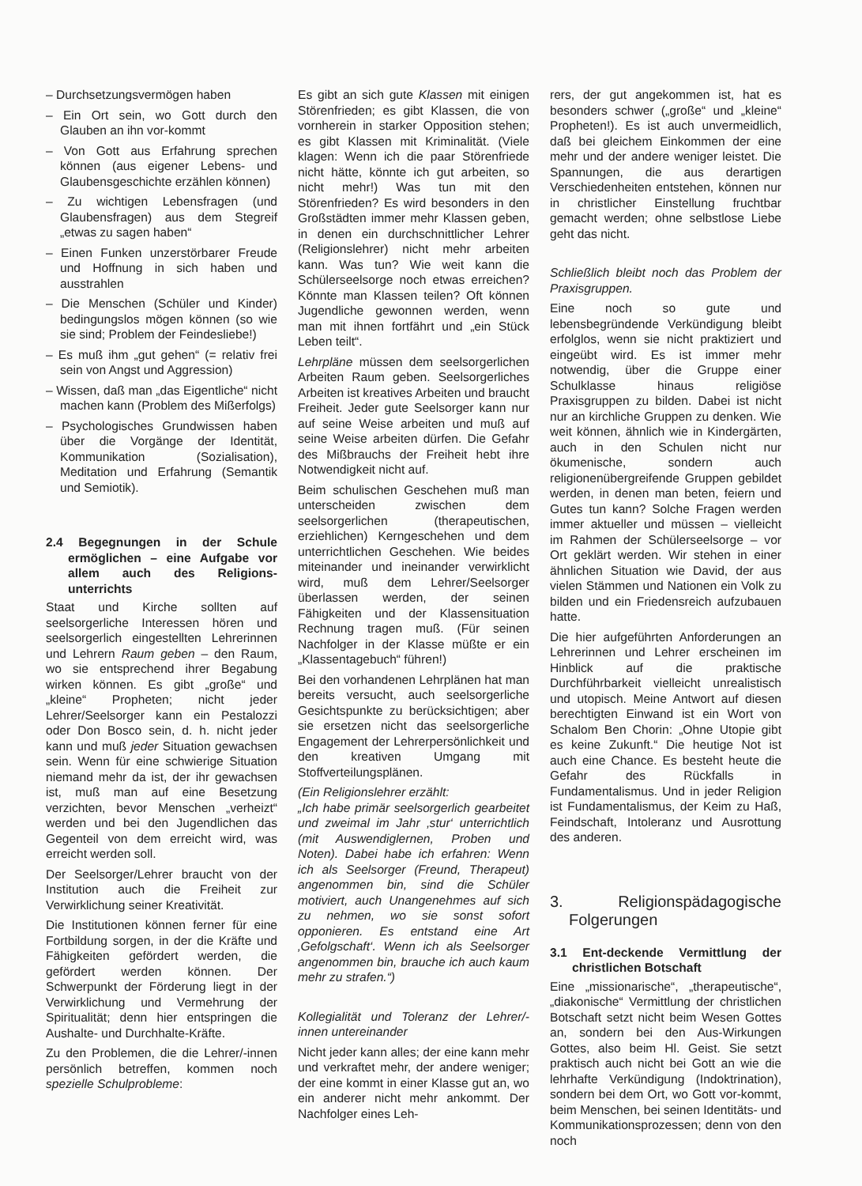– Durchsetzungsvermögen haben
– Ein Ort sein, wo Gott durch den Glauben an ihn vor-kommt
– Von Gott aus Erfahrung sprechen können (aus eigener Lebens- und Glaubensgeschichte erzählen können)
– Zu wichtigen Lebensfragen (und Glaubensfragen) aus dem Stegreif „etwas zu sagen haben“
– Einen Funken unzerstörbarer Freude und Hoffnung in sich haben und ausstrahlen
– Die Menschen (Schüler und Kinder) bedingungslos mögen können (so wie sie sind; Problem der Feindesliebe!)
– Es muß ihm „gut gehen“ (= relativ frei sein von Angst und Aggression)
– Wissen, daß man „das Eigentliche“ nicht machen kann (Problem des Mißerfolgs)
– Psychologisches Grundwissen haben über die Vorgänge der Identität, Kommunikation (Sozialisation), Meditation und Erfahrung (Semantik und Semiotik).
2.4 Begegnungen in der Schule ermöglichen – eine Aufgabe vor allem auch des Religions­unterrichts
Staat und Kirche sollten auf seelsorgerliche Interessen hören und seelsorgerlich eingestellten Lehrerinnen und Lehrern Raum geben – den Raum, wo sie entsprechend ihrer Begabung wirken können. Es gibt „große“ und „kleine“ Propheten; nicht jeder Lehrer/Seelsorger kann ein Pestalozzi oder Don Bosco sein, d. h. nicht jeder kann und muß jeder Situation gewachsen sein. Wenn für eine schwierige Situation niemand mehr da ist, der ihr gewachsen ist, muß man auf eine Besetzung verzichten, bevor Menschen „verheizt“ werden und bei den Jugendlichen das Gegenteil von dem erreicht wird, was erreicht werden soll.
Der Seelsorger/Lehrer braucht von der Institution auch die Freiheit zur Verwirklichung seiner Kreativität.
Die Institutionen können ferner für eine Fortbildung sorgen, in der die Kräfte und Fähigkeiten gefördert werden, die gefördert werden können. Der Schwerpunkt der Förderung liegt in der Verwirklichung und Vermehrung der Spiritualität; denn hier entspringen die Aushalte- und Durchhalte-Kräfte.
Zu den Problemen, die die Lehrer/-innen persönlich betreffen, kommen noch spezielle Schulprobleme:
Es gibt an sich gute Klassen mit einigen Störenfrieden; es gibt Klassen, die von vornherein in starker Opposition stehen; es gibt Klassen mit Kriminalität. (Viele klagen: Wenn ich die paar Störenfriede nicht hätte, könnte ich gut arbeiten, so nicht mehr!) Was tun mit den Störenfrieden? Es wird besonders in den Großstädten immer mehr Klassen geben, in denen ein durchschnittlicher Lehrer (Religionslehrer) nicht mehr arbeiten kann. Was tun? Wie weit kann die Schülerseelsorge noch etwas erreichen? Könnte man Klassen teilen? Oft können Jugendliche gewonnen werden, wenn man mit ihnen fortfährt und „ein Stück Leben teilt“.
Lehrpläne müssen dem seelsorgerlichen Arbeiten Raum geben. Seelsorgerliches Arbeiten ist kreatives Arbeiten und braucht Freiheit. Jeder gute Seelsorger kann nur auf seine Weise arbeiten und muß auf seine Weise arbeiten dürfen. Die Gefahr des Mißbrauchs der Freiheit hebt ihre Notwendigkeit nicht auf.
Beim schulischen Geschehen muß man unterscheiden zwischen dem seelsorgerlichen (therapeutischen, erziehlichen) Kerngeschehen und dem unterrichtlichen Geschehen. Wie beides miteinander und ineinander verwirklicht wird, muß dem Lehrer/Seelsorger überlassen werden, der seinen Fähigkeiten und der Klassensituation Rechnung tragen muß. (Für seinen Nachfolger in der Klasse müßte er ein „Klassentagebuch“ führen!)
Bei den vorhandenen Lehrplänen hat man bereits versucht, auch seelsorgerliche Gesichtspunkte zu berücksichtigen; aber sie ersetzen nicht das seelsorgerliche Engagement der Lehrerpersönlichkeit und den kreativen Umgang mit Stoffverteilungsplänen.
(Ein Religionslehrer erzählt:
„Ich habe primär seelsorgerlich gearbeitet und zweimal im Jahr ‚stur‘ unterrichtlich (mit Auswendiglernen, Proben und Noten). Dabei habe ich erfahren: Wenn ich als Seelsorger (Freund, Therapeut) angenommen bin, sind die Schüler motiviert, auch Unangenehmes auf sich zu nehmen, wo sie sonst sofort opponieren. Es entstand eine Art ‚Gefolgschaft‘. Wenn ich als Seelsorger angenommen bin, brauche ich auch kaum mehr zu strafen.“)
Kollegialität und Toleranz der Lehrer/-innen untereinander
Nicht jeder kann alles; der eine kann mehr und verkraftet mehr, der andere weniger; der eine kommt in einer Klasse gut an, wo ein anderer nicht mehr ankommt. Der Nachfolger eines Leh-
rers, der gut angekommen ist, hat es besonders schwer („große“ und „kleine“ Propheten!). Es ist auch unvermeidlich, daß bei gleichem Einkommen der eine mehr und der andere weniger leistet. Die Spannungen, die aus derartigen Verschiedenheiten entstehen, können nur in christlicher Einstellung fruchtbar gemacht werden; ohne selbstlose Liebe geht das nicht.
Schließlich bleibt noch das Problem der Praxisgruppen.
Eine noch so gute und lebensbegründende Verkündigung bleibt erfolglos, wenn sie nicht praktiziert und eingeübt wird. Es ist immer mehr notwendig, über die Gruppe einer Schulklasse hinaus religiöse Praxisgruppen zu bilden. Dabei ist nicht nur an kirchliche Gruppen zu denken. Wie weit können, ähnlich wie in Kindergärten, auch in den Schulen nicht nur ökumenische, sondern auch religionenübergreifende Gruppen gebildet werden, in denen man beten, feiern und Gutes tun kann? Solche Fragen werden immer aktueller und müssen – vielleicht im Rahmen der Schülerseelsorge – vor Ort geklärt werden. Wir stehen in einer ähnlichen Situation wie David, der aus vielen Stämmen und Nationen ein Volk zu bilden und ein Friedensreich aufzubauen hatte.
Die hier aufgeführten Anforderungen an Lehrerinnen und Lehrer erscheinen im Hinblick auf die praktische Durchführbarkeit vielleicht unrealistisch und utopisch. Meine Antwort auf diesen berechtigten Einwand ist ein Wort von Schalom Ben Chorin: „Ohne Utopie gibt es keine Zukunft.“ Die heutige Not ist auch eine Chance. Es besteht heute die Gefahr des Rückfalls in Fundamentalismus. Und in jeder Religion ist Fundamentalismus, der Keim zu Haß, Feindschaft, Intoleranz und Ausrottung des anderen.
3. Religionspädagogische Folgerungen
3.1 Ent-deckende Vermittlung der christlichen Botschaft
Eine „missionarische“, „therapeutische“, „diakonische“ Vermittlung der christlichen Botschaft setzt nicht beim Wesen Gottes an, sondern bei den Aus-Wirkungen Gottes, also beim Hl. Geist. Sie setzt praktisch auch nicht bei Gott an wie die lehrhafte Verkündigung (Indoktrination), sondern bei dem Ort, wo Gott vor-kommt, beim Menschen, bei seinen Identitäts- und Kommunikationsprozessen; denn von den noch